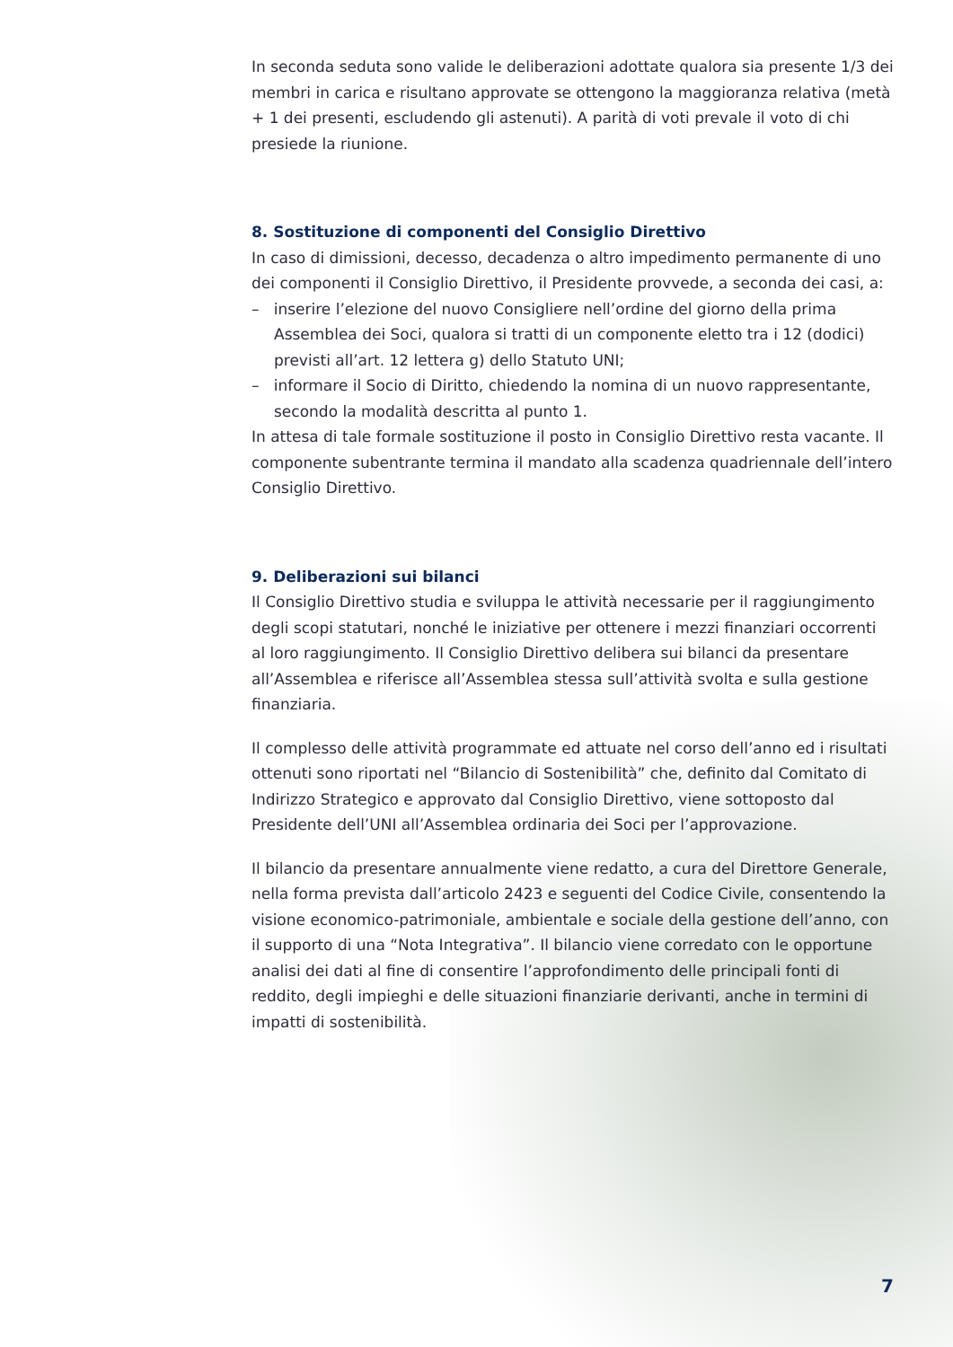In seconda seduta sono valide le deliberazioni adottate qualora sia presente 1/3 dei membri in carica e risultano approvate se ottengono la maggioranza relativa (metà + 1 dei presenti, escludendo gli astenuti). A parità di voti prevale il voto di chi presiede la riunione.
8. Sostituzione di componenti del Consiglio Direttivo
In caso di dimissioni, decesso, decadenza o altro impedimento permanente di uno dei componenti il Consiglio Direttivo, il Presidente provvede, a seconda dei casi, a:
– inserire l’elezione del nuovo Consigliere nell’ordine del giorno della prima Assemblea dei Soci, qualora si tratti di un componente eletto tra i 12 (dodici) previsti all’art. 12 lettera g) dello Statuto UNI;
– informare il Socio di Diritto, chiedendo la nomina di un nuovo rappresentante, secondo la modalità descritta al punto 1.
In attesa di tale formale sostituzione il posto in Consiglio Direttivo resta vacante. Il componente subentrante termina il mandato alla scadenza quadriennale dell’intero Consiglio Direttivo.
9. Deliberazioni sui bilanci
Il Consiglio Direttivo studia e sviluppa le attività necessarie per il raggiungimento degli scopi statutari, nonché le iniziative per ottenere i mezzi finanziari occorrenti al loro raggiungimento. Il Consiglio Direttivo delibera sui bilanci da presentare all’Assemblea e riferisce all’Assemblea stessa sull’attività svolta e sulla gestione finanziaria.
Il complesso delle attività programmate ed attuate nel corso dell’anno ed i risultati ottenuti sono riportati nel “Bilancio di Sostenibilità” che, definito dal Comitato di Indirizzo Strategico e approvato dal Consiglio Direttivo, viene sottoposto dal Presidente dell’UNI all’Assemblea ordinaria dei Soci per l’approvazione.
Il bilancio da presentare annualmente viene redatto, a cura del Direttore Generale, nella forma prevista dall’articolo 2423 e seguenti del Codice Civile, consentendo la visione economico-patrimoniale, ambientale e sociale della gestione dell’anno, con il supporto di una “Nota Integrativa”. Il bilancio viene corredato con le opportune analisi dei dati al fine di consentire l’approfondimento delle principali fonti di reddito, degli impieghi e delle situazioni finanziarie derivanti, anche in termini di impatti di sostenibilità.
7